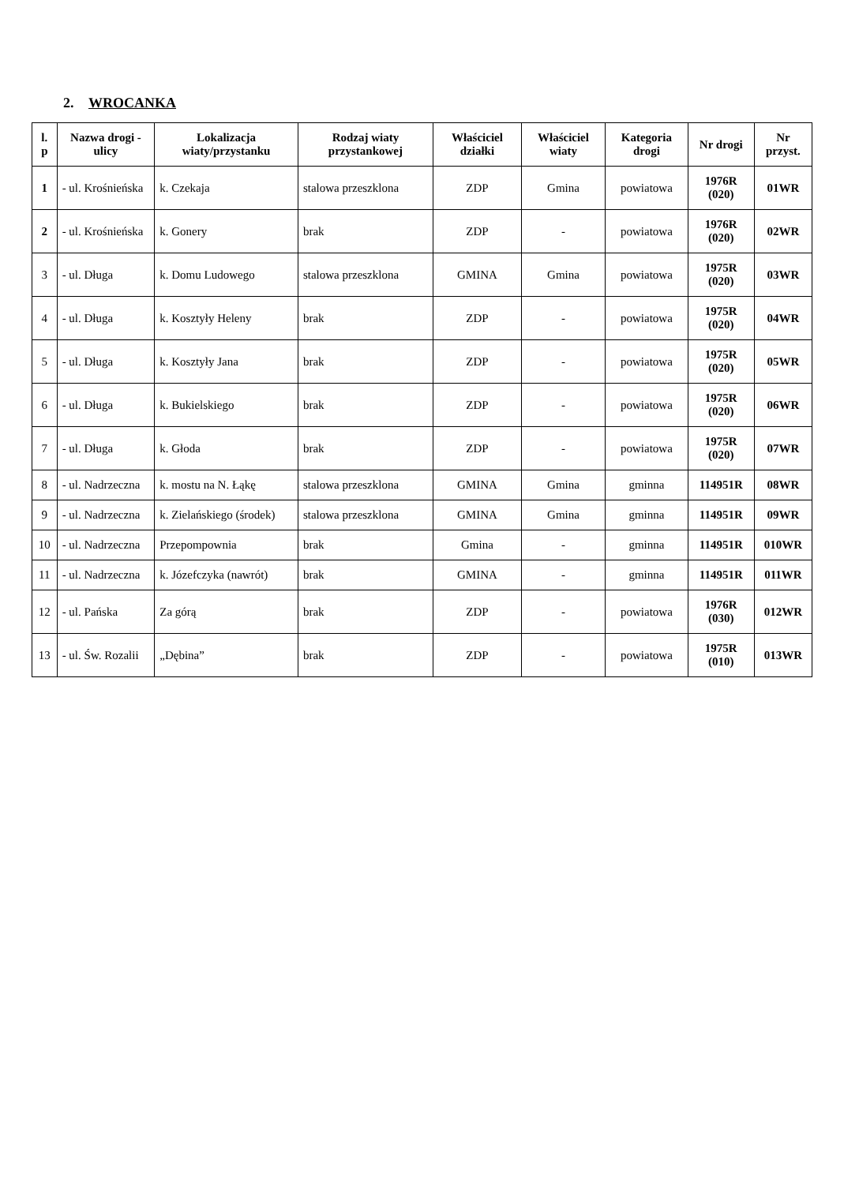2. WROCANKA
| l. p | Nazwa drogi - ulicy | Lokalizacja wiaty/przystanku | Rodzaj wiaty przystankowej | Właściciel działki | Właściciel wiaty | Kategoria drogi | Nr drogi | Nr przyst. |
| --- | --- | --- | --- | --- | --- | --- | --- | --- |
| 1 | - ul. Krośnieńska | k. Czekaja | stalowa przeszklona | ZDP | Gmina | powiatowa | 1976R (020) | 01WR |
| 2 | - ul. Krośnieńska | k. Gonery | brak | ZDP | - | powiatowa | 1976R (020) | 02WR |
| 3 | - ul. Długa | k. Domu Ludowego | stalowa przeszklona | GMINA | Gmina | powiatowa | 1975R (020) | 03WR |
| 4 | - ul. Długa | k. Kosztyły Heleny | brak | ZDP | - | powiatowa | 1975R (020) | 04WR |
| 5 | - ul. Długa | k. Kosztyły Jana | brak | ZDP | - | powiatowa | 1975R (020) | 05WR |
| 6 | - ul. Długa | k. Bukielskiego | brak | ZDP | - | powiatowa | 1975R (020) | 06WR |
| 7 | - ul. Długa | k. Głoda | brak | ZDP | - | powiatowa | 1975R (020) | 07WR |
| 8 | - ul. Nadrzeczna | k. mostu na N. Łąkę | stalowa przeszklona | GMINA | Gmina | gminna | 114951R | 08WR |
| 9 | - ul. Nadrzeczna | k. Zielańskiego (środek) | stalowa przeszklona | GMINA | Gmina | gminna | 114951R | 09WR |
| 10 | - ul. Nadrzeczna | Przepompownia | brak | Gmina | - | gminna | 114951R | 010WR |
| 11 | - ul. Nadrzeczna | k. Józefczyka (nawrót) | brak | GMINA | - | gminna | 114951R | 011WR |
| 12 | - ul. Pańska | Za górą | brak | ZDP | - | powiatowa | 1976R (030) | 012WR |
| 13 | - ul. Św. Rozalii | „Dębina” | brak | ZDP | - | powiatowa | 1975R (010) | 013WR |